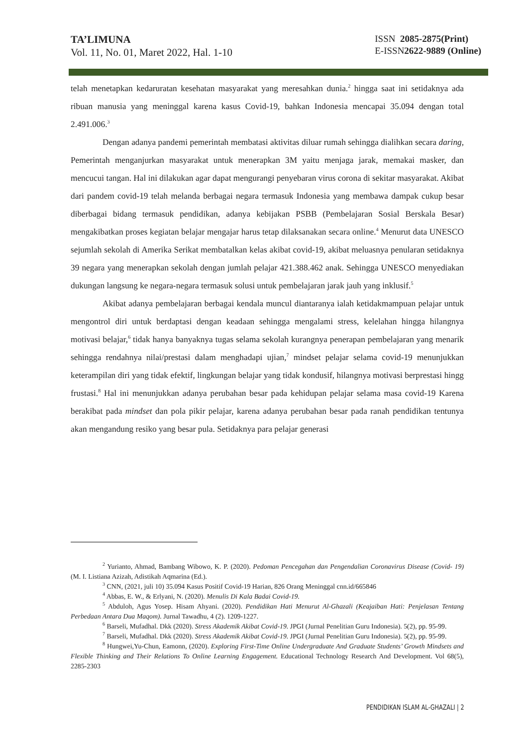TA’LIMUNA
Vol. 11, No. 01, Maret 2022, Hal. 1-10
ISSN 2085-2875(Print)
E-ISSN2622-9889 (Online)
telah menetapkan kedaruratan kesehatan masyarakat yang meresahkan dunia.<sup>2</sup> hingga saat ini setidaknya ada ribuan manusia yang meninggal karena kasus Covid-19, bahkan Indonesia mencapai 35.094 dengan total 2.491.006.<sup>3</sup>
Dengan adanya pandemi pemerintah membatasi aktivitas diluar rumah sehingga dialihkan secara daring, Pemerintah menganjurkan masyarakat untuk menerapkan 3M yaitu menjaga jarak, memakai masker, dan mencucui tangan. Hal ini dilakukan agar dapat mengurangi penyebaran virus corona di sekitar masyarakat. Akibat dari pandem covid-19 telah melanda berbagai negara termasuk Indonesia yang membawa dampak cukup besar diberbagai bidang termasuk pendidikan, adanya kebijakan PSBB (Pembelajaran Sosial Berskala Besar) mengakibatkan proses kegiatan belajar mengajar harus tetap dilaksanakan secara online.<sup>4</sup> Menurut data UNESCO sejumlah sekolah di Amerika Serikat membatalkan kelas akibat covid-19, akibat meluasnya penularan setidaknya 39 negara yang menerapkan sekolah dengan jumlah pelajar 421.388.462 anak. Sehingga UNESCO menyediakan dukungan langsung ke negara-negara termasuk solusi untuk pembelajaran jarak jauh yang inklusif.<sup>5</sup>
Akibat adanya pembelajaran berbagai kendala muncul diantaranya ialah ketidakmampuan pelajar untuk mengontrol diri untuk berdaptasi dengan keadaan sehingga mengalami stress, kelelahan hingga hilangnya motivasi belajar,<sup>6</sup> tidak hanya banyaknya tugas selama sekolah kurangnya penerapan pembelajaran yang menarik sehingga rendahnya nilai/prestasi dalam menghadapi ujian,<sup>7</sup> mindset pelajar selama covid-19 menunjukkan keterampilan diri yang tidak efektif, lingkungan belajar yang tidak kondusif, hilangnya motivasi berprestasi hingg frustasi.<sup>8</sup> Hal ini menunjukkan adanya perubahan besar pada kehidupan pelajar selama masa covid-19 Karena berakibat pada mindset dan pola pikir pelajar, karena adanya perubahan besar pada ranah pendidikan tentunya akan mengandung resiko yang besar pula. Setidaknya para pelajar generasi
<sup>2</sup> Yurianto, Ahmad, Bambang Wibowo, K. P. (2020). Pedoman Pencegahan dan Pengendalian Coronavirus Disease (Covid- 19) (M. I. Listiana Azizah, Adistikah Aqmarina (Ed.).
<sup>3</sup> CNN, (2021, juli 10) 35.094 Kasus Positif Covid-19 Harian, 826 Orang Meninggal cnn.id/665846
<sup>4</sup> Abbas, E. W., & Erlyani, N. (2020). Menulis Di Kala Badai Covid-19.
<sup>5</sup> Abduloh, Agus Yosep. Hisam Ahyani. (2020). Pendidikan Hati Menurut Al-Ghazali (Keajaiban Hati: Penjelasan Tentang Perbedaan Antara Dua Maqom). Jurnal Tawadhu, 4 (2). 1209-1227.
<sup>6</sup> Barseli, Mufadhal. Dkk (2020). Stress Akademik Akibat Covid-19. JPGI (Jurnal Penelitian Guru Indonesia). 5(2), pp. 95-99.
<sup>7</sup> Barseli, Mufadhal. Dkk (2020). Stress Akademik Akibat Covid-19. JPGI (Jurnal Penelitian Guru Indonesia). 5(2), pp. 95-99.
<sup>8</sup> Hungwei,Yu-Chun, Eamonn, (2020). Exploring First-Time Online Undergraduate And Graduate Students’ Growth Mindsets and Flexible Thinking and Their Relations To Online Learning Engagement. Educational Technology Research And Development. Vol 68(5), 2285-2303
PENDIDIKAN ISLAM AL-GHAZALI | 2